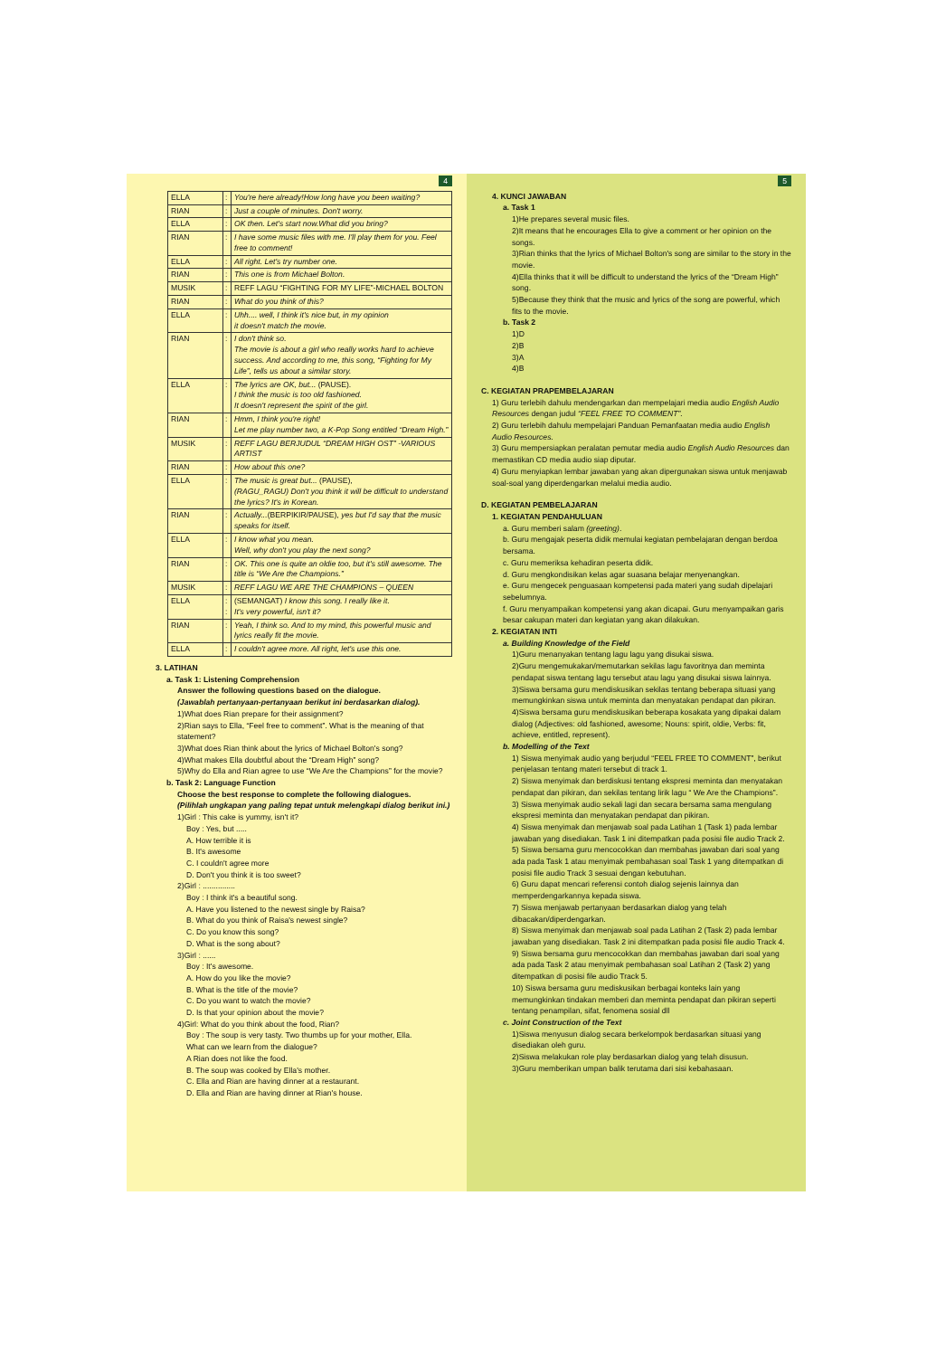4
| ELLA | : | You're here already!How long have you been waiting? |
| RIAN | : | Just a couple of minutes. Don't worry. |
| ELLA | : | OK then. Let's start now.What did you bring? |
| RIAN | : | I have some music files with me. I'll play them for you. Feel free to comment! |
| ELLA | : | All right. Let's try number one. |
| RIAN | : | This one is from Michael Bolton. |
| MUSIK | : | REFF LAGU “FIGHTING FOR MY LIFE”-MICHAEL BOLTON |
| RIAN | : | What do you think of this? |
| ELLA | : | Uhh.... well, I think it's nice but, in my opinion it doesn't match the movie. |
| RIAN | : | I don't think so. The movie is about a girl who really works hard to achieve success. And according to me, this song, “Fighting for My Life”, tells us about a similar story. |
| ELLA | : | The lyrics are OK, but... (PAUSE). I think the music is too old fashioned. It doesn't represent the spirit of the girl. |
| RIAN | : | Hmm, I think you're right! Let me play number two, a K-Pop Song entitled “Dream High.” |
| MUSIK | : | REFF LAGU BERJUDUL “DREAM HIGH OST” -VARIOUS ARTIST |
| RIAN | : | How about this one? |
| ELLA | : | The music is great but... (PAUSE), (RAGU_RAGU) Don't you think it will be difficult to understand the lyrics? It's in Korean. |
| RIAN | : | Actually... (BERPIKIR/PAUSE), yes but I'd say that the music speaks for itself. |
| ELLA | : | I know what you mean. Well, why don't you play the next song? |
| RIAN | : | OK. This one is quite an oldie too, but it's still awesome. The title is “We Are the Champions.” |
| MUSIK | : | REFF LAGU WE ARE THE CHAMPIONS – QUEEN |
| ELLA | : : | (SEMANGAT) I know this song. I really like it. It's very powerful, isn't it? |
| RIAN | : | Yeah, I think so. And to my mind, this powerful music and lyrics really fit the movie. |
| ELLA | : | I couldn't agree more. All right, let's use this one. |
3. LATIHAN
a. Task 1: Listening Comprehension
Answer the following questions based on the dialogue.
(Jawablah pertanyaan-pertanyaan berikut ini berdasarkan dialog).
1)What does Rian prepare for their assignment?
2)Rian says to Ella, “Feel free to comment”. What is the meaning of that statement?
3)What does Rian think about the lyrics of Michael Bolton's song?
4)What makes Ella doubtful about the “Dream High” song?
5)Why do Ella and Rian agree to use “We Are the Champions” for the movie?
b. Task 2: Language Function
Choose the best response to complete the following dialogues.
(Pilihlah ungkapan yang paling tepat untuk melengkapi dialog berikut ini.)
1)Girl : This cake is yummy, isn't it?
Boy : Yes, but .....
A. How terrible it is
B. It's awesome
C. I couldn't agree more
D. Don't you think it is too sweet?
2)Girl : ...............
Boy : I think it's a beautiful song.
A. Have you listened to the newest single by Raisa?
B. What do you think of Raisa's newest single?
C. Do you know this song?
D. What is the song about?
3)Girl : ......
Boy : It's awesome.
A. How do you like the movie?
B. What is the title of the movie?
C. Do you want to watch the movie?
D. Is that your opinion about the movie?
4)Girl: What do you think about the food, Rian?
Boy : The soup is very tasty. Two thumbs up for your mother, Ella.
What can we learn from the dialogue?
A Rian does not like the food.
B. The soup was cooked by Ella's mother.
C. Ella and Rian are having dinner at a restaurant.
D. Ella and Rian are having dinner at Rian's house.
5
4. KUNCI JAWABAN
a. Task 1
1)He prepares several music files.
2)It means that he encourages Ella to give a comment or her opinion on the songs.
3)Rian thinks that the lyrics of Michael Bolton's song are similar to the story in the movie.
4)Ella thinks that it will be difficult to understand the lyrics of the “Dream High” song.
5)Because they think that the music and lyrics of the song are powerful, which fits to the movie.
b. Task 2
1)D
2)B
3)A
4)B
C. KEGIATAN PRAPEMBELAJARAN
1) Guru terlebih dahulu mendengarkan dan mempelajari media audio English Audio Resources dengan judul “FEEL FREE TO COMMENT”.
2) Guru terlebih dahulu mempelajari Panduan Pemanfaatan media audio English Audio Resources.
3) Guru mempersiapkan peralatan pemutar media audio English Audio Resources dan memastikan CD media audio siap diputar.
4) Guru menyiapkan lembar jawaban yang akan dipergunakan siswa untuk menjawab soal-soal yang diperdengarkan melalui media audio.
D. KEGIATAN PEMBELAJARAN
1. KEGIATAN PENDAHULUAN
a. Guru memberi salam (greeting).
b. Guru mengajak peserta didik memulai kegiatan pembelajaran dengan berdoa bersama.
c. Guru memeriksa kehadiran peserta didik.
d. Guru mengkondisikan kelas agar suasana belajar menyenangkan.
e. Guru mengecek penguasaan kompetensi pada materi yang sudah dipelajari sebelumnya.
f. Guru menyampaikan kompetensi yang akan dicapai. Guru menyampaikan garis besar cakupan materi dan kegiatan yang akan dilakukan.
2. KEGIATAN INTI
a. Building Knowledge of the Field
1)Guru menanyakan tentang lagu lagu yang disukai siswa.
2)Guru mengemukakan/memutarkan sekilas lagu favoritnya dan meminta pendapat siswa tentang lagu tersebut atau lagu yang disukai siswa lainnya.
3)Siswa bersama guru mendiskusikan sekilas tentang beberapa situasi yang memungkinkan siswa untuk meminta dan menyatakan pendapat dan pikiran.
4)Siswa bersama guru mendiskusikan beberapa kosakata yang dipakai dalam dialog (Adjectives: old fashioned, awesome; Nouns: spirit, oldie, Verbs: fit, achieve, entitled, represent).
b. Modelling of the Text
1) Siswa menyimak audio yang berjudul “FEEL FREE TO COMMENT”, berikut penjelasan tentang materi tersebut di track 1.
2) Siswa menyimak dan berdiskusi tentang ekspresi meminta dan menyatakan pendapat dan pikiran, dan sekilas tentang lirik lagu “ We Are the Champions”.
3) Siswa menyimak audio sekali lagi dan secara bersama sama mengulang ekspresi meminta dan menyatakan pendapat dan pikiran.
4) Siswa menyimak dan menjawab soal pada Latihan 1 (Task 1) pada lembar jawaban yang disediakan. Task 1 ini ditempatkan pada posisi file audio Track 2.
5) Siswa bersama guru mencocokkan dan membahas jawaban dari soal yang ada pada Task 1 atau menyimak pembahasan soal Task 1 yang ditempatkan di posisi file audio Track 3 sesuai dengan kebutuhan.
6) Guru dapat mencari referensi contoh dialog sejenis lainnya dan memperdengarkannya kepada siswa.
7) Siswa menjawab pertanyaan berdasarkan dialog yang telah dibacakan/diperdengarkan.
8) Siswa menyimak dan menjawab soal pada Latihan 2 (Task 2) pada lembar jawaban yang disediakan. Task 2 ini ditempatkan pada posisi file audio Track 4.
9) Siswa bersama guru mencocokkan dan membahas jawaban dari soal yang ada pada Task 2 atau menyimak pembahasan soal Latihan 2 (Task 2) yang ditempatkan di posisi file audio Track 5.
10) Siswa bersama guru mediskusikan berbagai konteks lain yang memungkinkan tindakan memberi dan meminta pendapat dan pikiran seperti tentang penampilan, sifat, fenomena sosial dll
c. Joint Construction of the Text
1)Siswa menyusun dialog secara berkelompok berdasarkan situasi yang disediakan oleh guru.
2)Siswa melakukan role play berdasarkan dialog yang telah disusun.
3)Guru memberikan umpan balik terutama dari sisi kebahasaan.